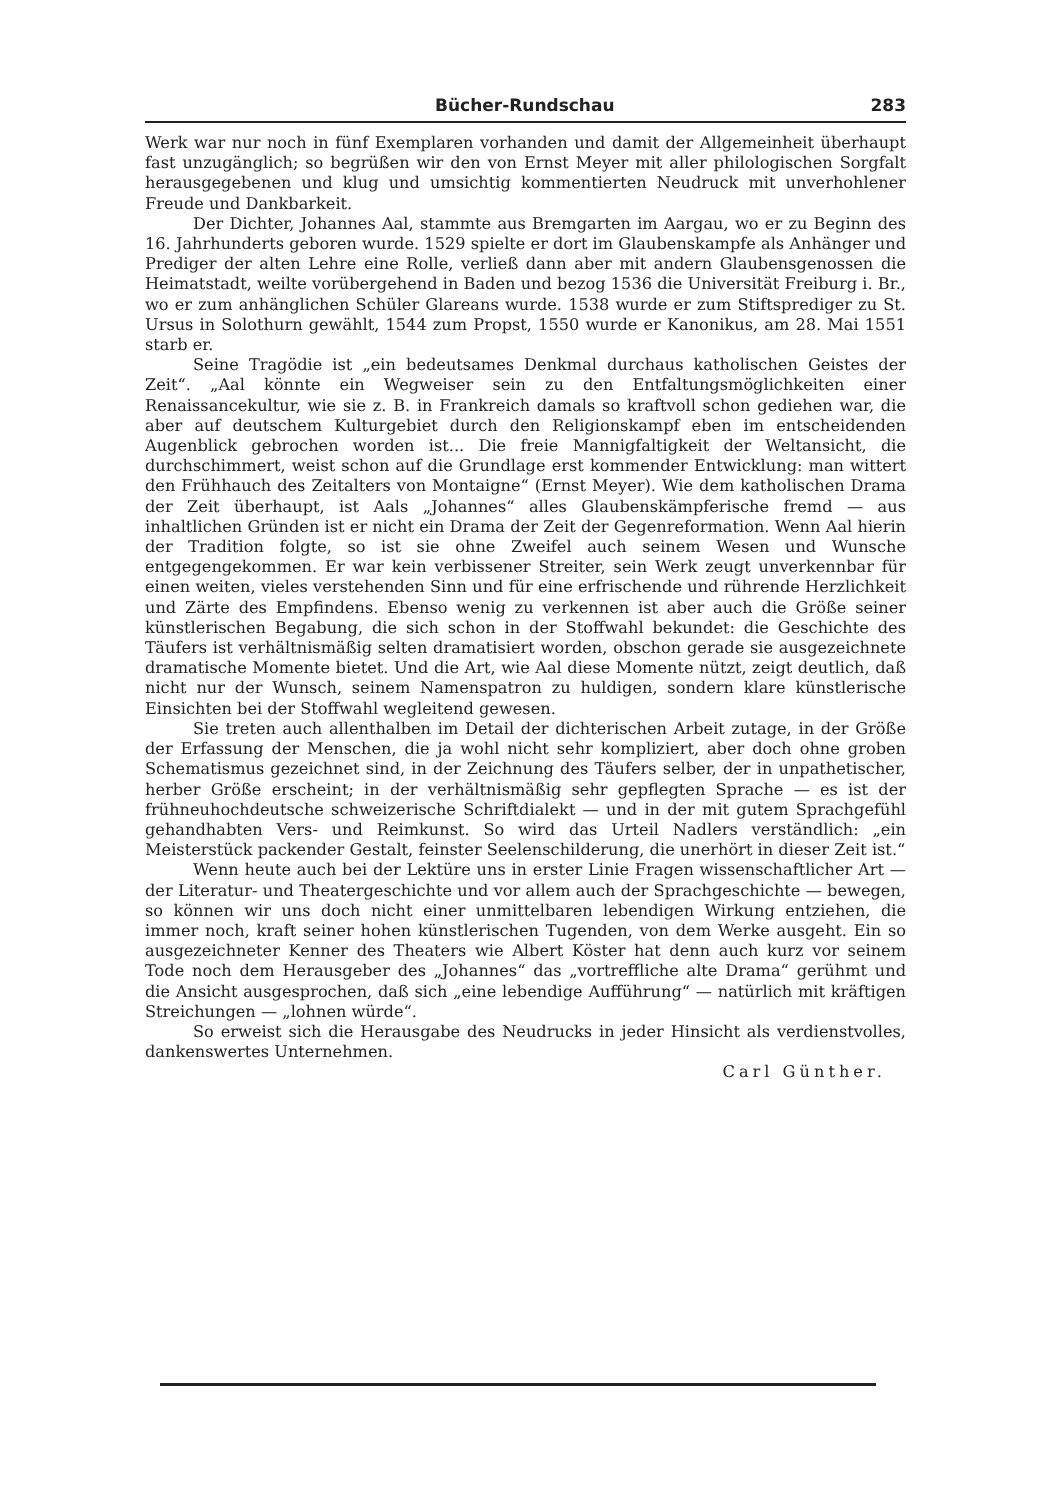Bücher-Rundschau 283
Werk war nur noch in fünf Exemplaren vorhanden und damit der Allgemeinheit überhaupt fast unzugänglich; so begrüßen wir den von Ernst Meyer mit aller philologischen Sorgfalt herausgegebenen und klug und umsichtig kommentierten Neudruck mit unverhohlener Freude und Dankbarkeit.
Der Dichter, Johannes Aal, stammte aus Bremgarten im Aargau, wo er zu Beginn des 16. Jahrhunderts geboren wurde. 1529 spielte er dort im Glaubenskampfe als Anhänger und Prediger der alten Lehre eine Rolle, verließ dann aber mit andern Glaubensgenossen die Heimatstadt, weilte vorübergehend in Baden und bezog 1536 die Universität Freiburg i. Br., wo er zum anhänglichen Schüler Glareans wurde. 1538 wurde er zum Stiftsprediger zu St. Ursus in Solothurn gewählt, 1544 zum Propst, 1550 wurde er Kanonikus, am 28. Mai 1551 starb er.
Seine Tragödie ist „ein bedeutsames Denkmal durchaus katholischen Geistes der Zeit“. „Aal könnte ein Wegweiser sein zu den Entfaltungsmöglichkeiten einer Renaissancekultur, wie sie z. B. in Frankreich damals so kraftvoll schon gediehen war, die aber auf deutschem Kulturgebiet durch den Religionskampf eben im entscheidenden Augenblick gebrochen worden ist... Die freie Mannigfaltigkeit der Weltansicht, die durchschimmert, weist schon auf die Grundlage erst kommender Entwicklung: man wittert den Frühhauch des Zeitalters von Montaigne“ (Ernst Meyer). Wie dem katholischen Drama der Zeit überhaupt, ist Aals „Johannes“ alles Glaubenskämpferische fremd — aus inhaltlichen Gründen ist er nicht ein Drama der Zeit der Gegenreformation. Wenn Aal hierin der Tradition folgte, so ist sie ohne Zweifel auch seinem Wesen und Wunsche entgegengekommen. Er war kein verbissener Streiter, sein Werk zeugt unverkennbar für einen weiten, vieles verstehenden Sinn und für eine erfrischende und rührende Herzlichkeit und Zärte des Empfindens. Ebenso wenig zu verkennen ist aber auch die Größe seiner künstlerischen Begabung, die sich schon in der Stoffwahl bekundet: die Geschichte des Täufers ist verhältnismäßig selten dramatisiert worden, obschon gerade sie ausgezeichnete dramatische Momente bietet. Und die Art, wie Aal diese Momente nützt, zeigt deutlich, daß nicht nur der Wunsch, seinem Namenspatron zu huldigen, sondern klare künstlerische Einsichten bei der Stoffwahl wegleitend gewesen.
Sie treten auch allenthalben im Detail der dichterischen Arbeit zutage, in der Größe der Erfassung der Menschen, die ja wohl nicht sehr kompliziert, aber doch ohne groben Schematismus gezeichnet sind, in der Zeichnung des Täufers selber, der in unpathetischer, herber Größe erscheint; in der verhältnismäßig sehr gepflegten Sprache — es ist der frühneuhochdeutsche schweizerische Schriftdialekt — und in der mit gutem Sprachgefühl gehandhabten Vers- und Reimkunst. So wird das Urteil Nadlers verständlich: „ein Meisterstück packender Gestalt, feinster Seelenschilderung, die unerhört in dieser Zeit ist.“
Wenn heute auch bei der Lektüre uns in erster Linie Fragen wissenschaftlicher Art — der Literatur- und Theatergeschichte und vor allem auch der Sprachgeschichte — bewegen, so können wir uns doch nicht einer unmittelbaren lebendigen Wirkung entziehen, die immer noch, kraft seiner hohen künstlerischen Tugenden, von dem Werke ausgeht. Ein so ausgezeichneter Kenner des Theaters wie Albert Köster hat denn auch kurz vor seinem Tode noch dem Herausgeber des „Johannes“ das „vortreffliche alte Drama“ gerühmt und die Ansicht ausgesprochen, daß sich „eine lebendige Aufführung“ — natürlich mit kräftigen Streichungen — „lohnen würde“.
So erweist sich die Herausgabe des Neudrucks in jeder Hinsicht als verdienstvolles, dankenswertes Unternehmen.
Carl Günther.